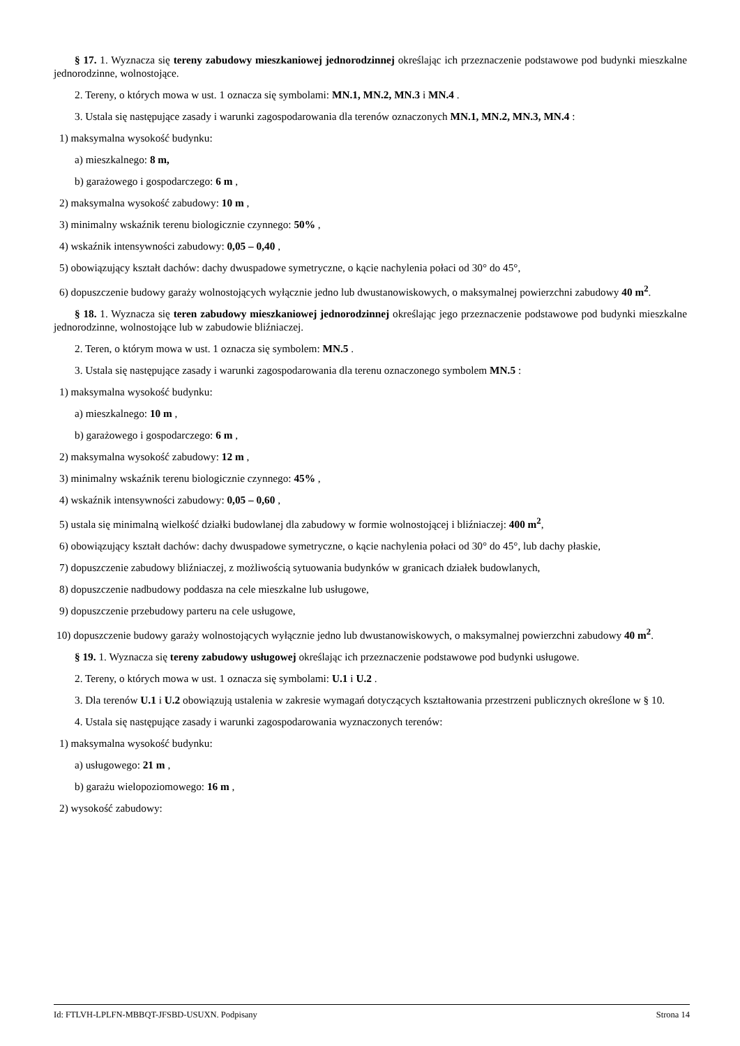§ 17. 1. Wyznacza się tereny zabudowy mieszkaniowej jednorodzinnej określając ich przeznaczenie podstawowe pod budynki mieszkalne jednorodzinne, wolnostojące.
2. Tereny, o których mowa w ust. 1 oznacza się symbolami: MN.1, MN.2, MN.3 i MN.4 .
3. Ustala się następujące zasady i warunki zagospodarowania dla terenów oznaczonych MN.1, MN.2, MN.3, MN.4 :
1) maksymalna wysokość budynku:
a) mieszkalnego: 8 m,
b) garażowego i gospodarczego: 6 m ,
2) maksymalna wysokość zabudowy: 10 m ,
3) minimalny wskaźnik terenu biologicznie czynnego: 50% ,
4) wskaźnik intensywności zabudowy: 0,05 – 0,40 ,
5) obowiązujący kształt dachów: dachy dwuspadowe symetryczne, o kącie nachylenia połaci od 30° do 45°,
6) dopuszczenie budowy garaży wolnostojących wyłącznie jedno lub dwustanowiskowych, o maksymalnej powierzchni zabudowy 40 m<sup>2</sup>.
§ 18. 1. Wyznacza się teren zabudowy mieszkaniowej jednorodzinnej określając jego przeznaczenie podstawowe pod budynki mieszkalne jednorodzinne, wolnostojące lub w zabudowie bliźniaczej.
2. Teren, o którym mowa w ust. 1 oznacza się symbolem: MN.5 .
3. Ustala się następujące zasady i warunki zagospodarowania dla terenu oznaczonego symbolem MN.5 :
1) maksymalna wysokość budynku:
a) mieszkalnego: 10 m ,
b) garażowego i gospodarczego: 6 m ,
2) maksymalna wysokość zabudowy: 12 m ,
3) minimalny wskaźnik terenu biologicznie czynnego: 45% ,
4) wskaźnik intensywności zabudowy: 0,05 – 0,60 ,
5) ustala się minimalną wielkość działki budowlanej dla zabudowy w formie wolnostojącej i bliźniaczej: 400 m<sup>2</sup>,
6) obowiązujący kształt dachów: dachy dwuspadowe symetryczne, o kącie nachylenia połaci od 30° do 45°, lub dachy płaskie,
7) dopuszczenie zabudowy bliźniaczej, z możliwością sytuowania budynków w granicach działek budowlanych,
8) dopuszczenie nadbudowy poddasza na cele mieszkalne lub usługowe,
9) dopuszczenie przebudowy parteru na cele usługowe,
10) dopuszczenie budowy garaży wolnostojących wyłącznie jedno lub dwustanowiskowych, o maksymalnej powierzchni zabudowy 40 m<sup>2</sup>.
§ 19. 1. Wyznacza się tereny zabudowy usługowej określając ich przeznaczenie podstawowe pod budynki usługowe.
2. Tereny, o których mowa w ust. 1 oznacza się symbolami: U.1 i U.2 .
3. Dla terenów U.1 i U.2 obowiązują ustalenia w zakresie wymagań dotyczących kształtowania przestrzeni publicznych określone w § 10.
4. Ustala się następujące zasady i warunki zagospodarowania wyznaczonych terenów:
1) maksymalna wysokość budynku:
a) usługowego: 21 m ,
b) garażu wielopoziomowego: 16 m ,
2) wysokość zabudowy:
Id: FTLVH-LPLFN-MBBQT-JFSBD-USUXN. Podpisany Strona 14